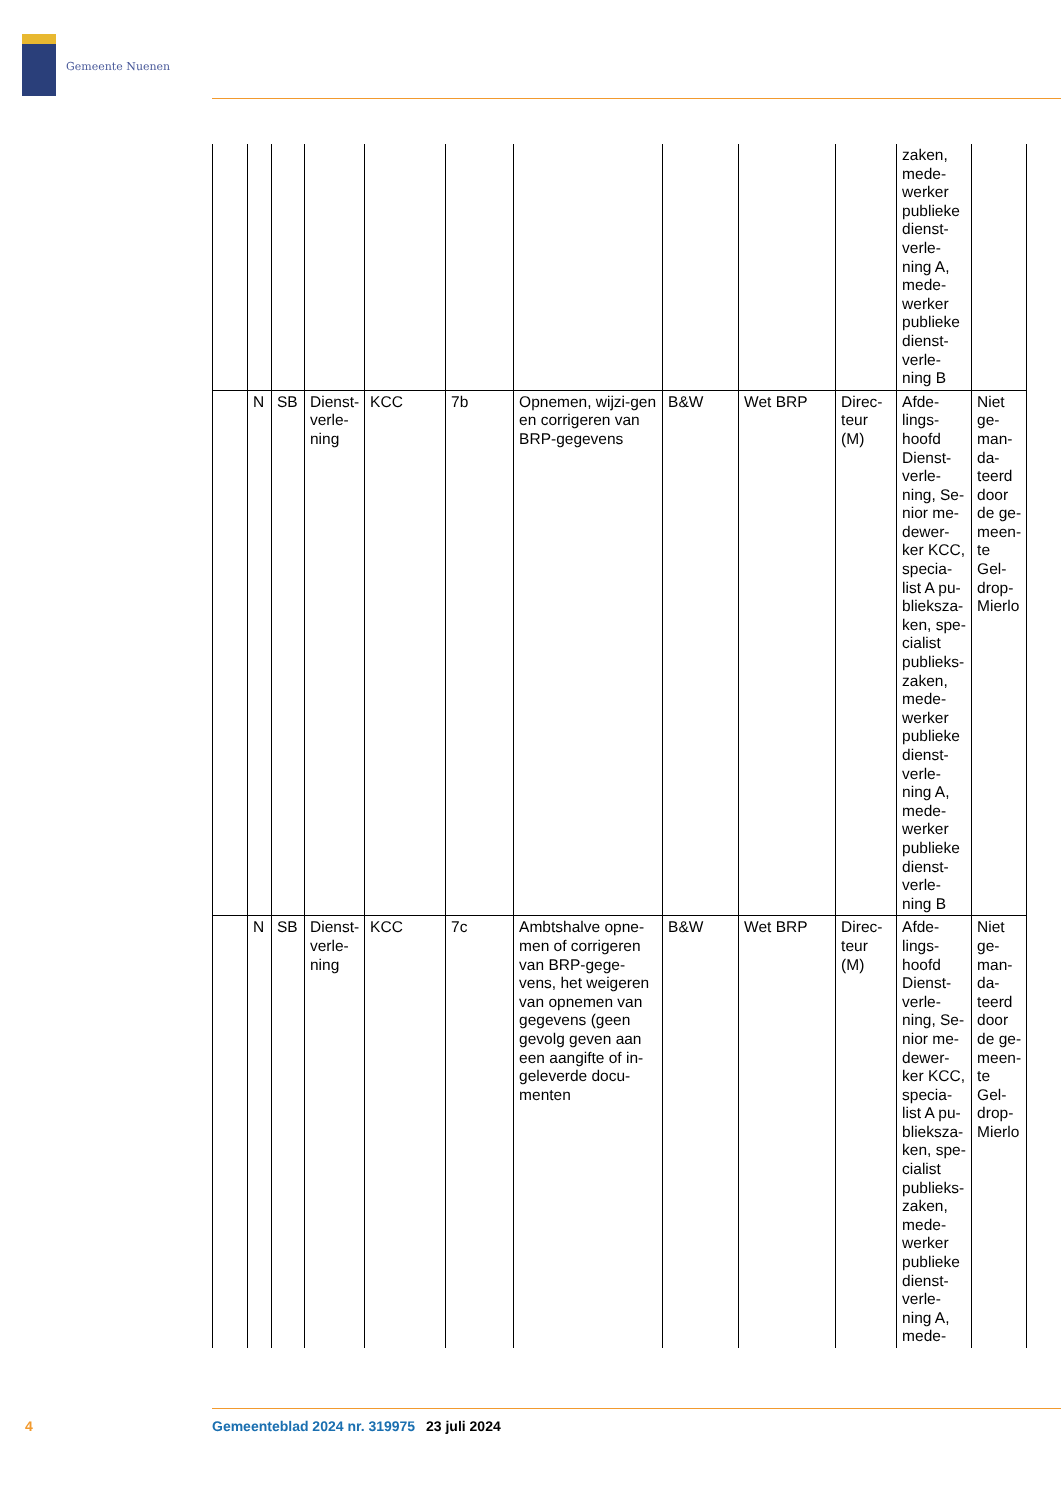Gemeente Nuenen
| | | | | | | | | | | zaken, mede-werker publieke dienst-verle-ning A, mede-werker publieke dienst-verle-ning B | |
| | N | SB | Dienst-verle-ning | KCC | 7b | Opnemen, wijzi-gen en corrigeren van BRP-gegevens | B&W | Wet BRP | Direc-teur (M) | Afde-lings-hoofd Dienst-verle-ning, Se-nior me-dewer-ker KCC, specia-list A pu-blieksza-ken, spe-cialist publieks-zaken, mede-werker publieke dienst-verle-ning A, mede-werker publieke dienst-verle-ning B | Niet ge-man-da-teerd door de ge-meen-te Gel-drop-Mierlo |
| | N | SB | Dienst-verle-ning | KCC | 7c | Ambtshalve opne-men of corrigeren van BRP-gege-vens, het weigeren van opnemen van gegevens (geen gevolg geven aan een aangifte of in-geleverde docu-menten | B&W | Wet BRP | Direc-teur (M) | Afde-lings-hoofd Dienst-verle-ning, Se-nior me-dewer-ker KCC, specia-list A pu-blieksza-ken, spe-cialist publieks-zaken, mede-werker publieke dienst-verle-ning A, mede- | Niet ge-man-da-teerd door de ge-meen-te Gel-drop-Mierlo |
4 Gemeenteblad 2024 nr. 319975 23 juli 2024